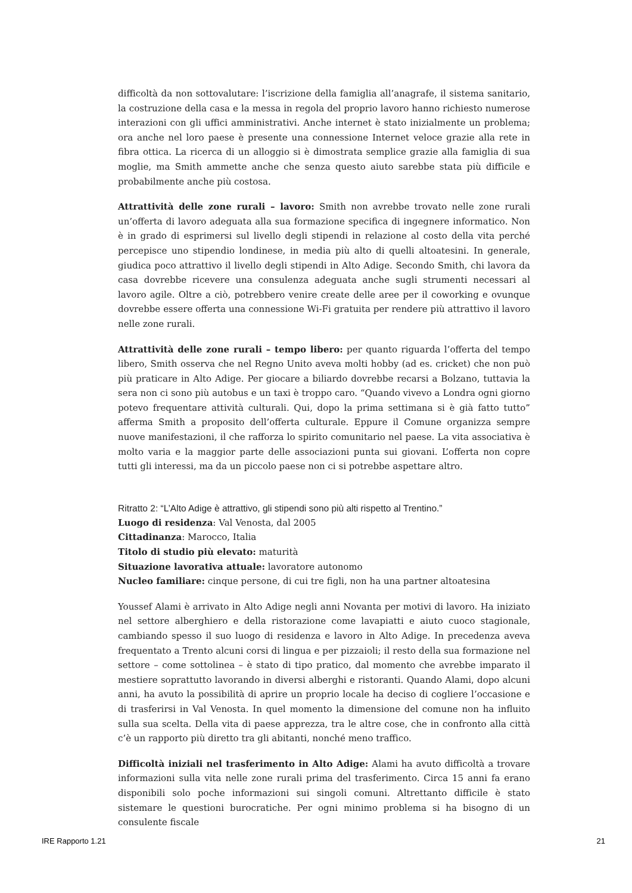difficoltà da non sottovalutare: l’iscrizione della famiglia all’anagrafe, il sistema sanitario, la costruzione della casa e la messa in regola del proprio lavoro hanno richiesto numerose interazioni con gli uffici amministrativi. Anche internet è stato inizialmente un problema; ora anche nel loro paese è presente una connessione Internet veloce grazie alla rete in fibra ottica. La ricerca di un alloggio si è dimostrata semplice grazie alla famiglia di sua moglie, ma Smith ammette anche che senza questo aiuto sarebbe stata più difficile e probabilmente anche più costosa.
Attrattività delle zone rurali – lavoro: Smith non avrebbe trovato nelle zone rurali un’offerta di lavoro adeguata alla sua formazione specifica di ingegnere informatico. Non è in grado di esprimersi sul livello degli stipendi in relazione al costo della vita perché percepisce uno stipendio londinese, in media più alto di quelli altoatesini. In generale, giudica poco attrattivo il livello degli stipendi in Alto Adige. Secondo Smith, chi lavora da casa dovrebbe ricevere una consulenza adeguata anche sugli strumenti necessari al lavoro agile. Oltre a ciò, potrebbero venire create delle aree per il coworking e ovunque dovrebbe essere offerta una connessione Wi-Fi gratuita per rendere più attrattivo il lavoro nelle zone rurali.
Attrattività delle zone rurali – tempo libero: per quanto riguarda l’offerta del tempo libero, Smith osserva che nel Regno Unito aveva molti hobby (ad es. cricket) che non può più praticare in Alto Adige. Per giocare a biliardo dovrebbe recarsi a Bolzano, tuttavia la sera non ci sono più autobus e un taxi è troppo caro. “Quando vivevo a Londra ogni giorno potevo frequentare attività culturali. Qui, dopo la prima settimana si è già fatto tutto” afferma Smith a proposito dell’offerta culturale. Eppure il Comune organizza sempre nuove manifestazioni, il che rafforza lo spirito comunitario nel paese. La vita associativa è molto varia e la maggior parte delle associazioni punta sui giovani. L’offerta non copre tutti gli interessi, ma da un piccolo paese non ci si potrebbe aspettare altro.
Ritratto 2: “L’Alto Adige è attrattivo, gli stipendi sono più alti rispetto al Trentino.”
Luogo di residenza: Val Venosta, dal 2005
Cittadinanza: Marocco, Italia
Titolo di studio più elevato: maturità
Situazione lavorativa attuale: lavoratore autonomo
Nucleo familiare: cinque persone, di cui tre figli, non ha una partner altoatesina
Youssef Alami è arrivato in Alto Adige negli anni Novanta per motivi di lavoro. Ha iniziato nel settore alberghiero e della ristorazione come lavapiatti e aiuto cuoco stagionale, cambiando spesso il suo luogo di residenza e lavoro in Alto Adige. In precedenza aveva frequentato a Trento alcuni corsi di lingua e per pizzaioli; il resto della sua formazione nel settore – come sottolinea – è stato di tipo pratico, dal momento che avrebbe imparato il mestiere soprattutto lavorando in diversi alberghi e ristoranti. Quando Alami, dopo alcuni anni, ha avuto la possibilità di aprire un proprio locale ha deciso di cogliere l’occasione e di trasferirsi in Val Venosta. In quel momento la dimensione del comune non ha influito sulla sua scelta. Della vita di paese apprezza, tra le altre cose, che in confronto alla città c’è un rapporto più diretto tra gli abitanti, nonché meno traffico.
Difficoltà iniziali nel trasferimento in Alto Adige: Alami ha avuto difficoltà a trovare informazioni sulla vita nelle zone rurali prima del trasferimento. Circa 15 anni fa erano disponibili solo poche informazioni sui singoli comuni. Altrettanto difficile è stato sistemare le questioni burocratiche. Per ogni minimo problema si ha bisogno di un consulente fiscale
IRE Rapporto 1.21 21